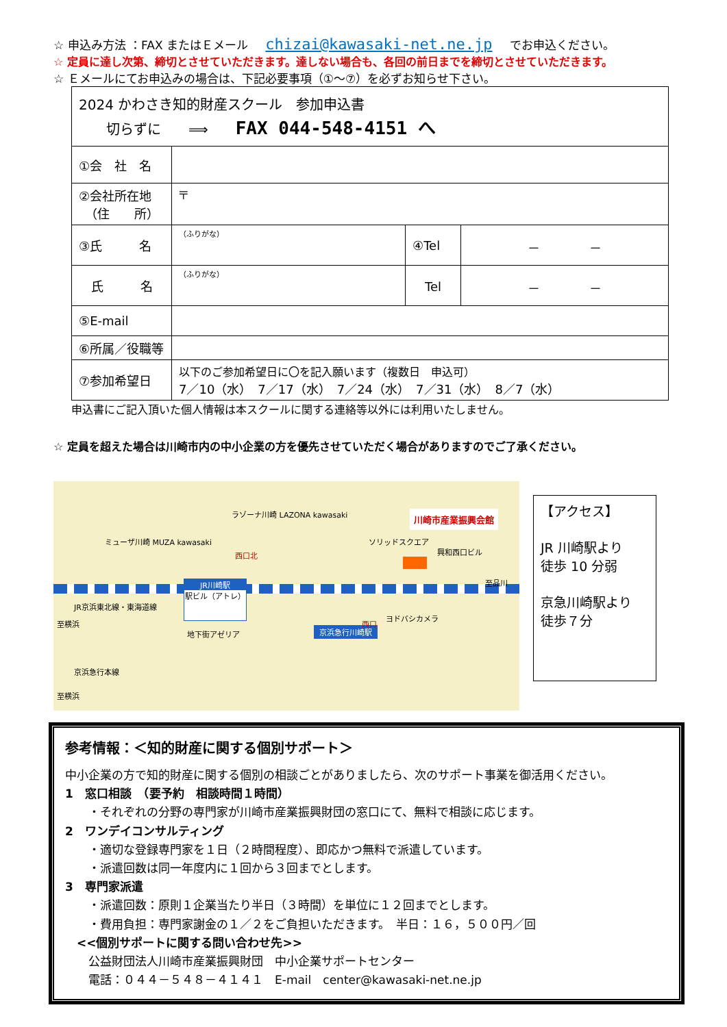☆ 申込み方法 ：FAX またはＥメール chizai@kawasaki-net.ne.jp でお申込ください。
☆ 定員に達し次第、締切とさせていただきます。達しない場合も、各回の前日までを締切とさせていただきます。
☆ Ｅメールにてお申込みの場合は、下記必要事項（①～⑦）を必ずお知らせ下さい。
| 2024 かわさき知的財産スクール 参加申込書 切らずに ⟹ FAX 044-548-4151 へ | | | |
| ①会 社 名 | | | |
| ②会社所在地 （住 所） | 〒 | | |
| ③氏 名 | （ふりがな） | ④Tel | － － |
| 氏 名 | （ふりがな） | Tel | － － |
| ⑤E-mail | | | |
| ⑥所属／役職等 | | | |
| ⑦参加希望日 | 以下のご参加希望日に〇を記入願います（複数日 申込可） 7／10（水） 7／17（水） 7／24（水） 7／31（水） 8／7（水） | | |
申込書にご記入頂いた個人情報は本スクールに関する連絡等以外には利用いたしません。
☆ 定員を超えた場合は川崎市内の中小企業の方を優先させていただく場合がありますのでご了承ください。
JR川崎駅
駅ビル（アトレ）
川崎市産業振興会館
京浜急行川崎駅
ラゾーナ川崎 LAZONA kawasaki
ミューザ川崎 MUZA kawasaki
西口北
JR京浜東北線・東海道線
京浜急行本線
至横浜
至横浜
地下街アゼリア
西口
ヨドバシカメラ
ソリッドスクエア
興和西口ビル
至品川
【アクセス】
JR 川崎駅より
徒歩 10 分弱
京急川崎駅より
徒歩７分
参考情報：＜知的財産に関する個別サポート＞
中小企業の方で知的財産に関する個別の相談ごとがありましたら、次のサポート事業を御活用ください。
1　窓口相談　（要予約　相談時間１時間）
　　・それぞれの分野の専門家が川崎市産業振興財団の窓口にて、無料で相談に応じます。
2　ワンデイコンサルティング
　　・適切な登録専門家を１日（２時間程度）、即応かつ無料で派遣しています。
　　・派遣回数は同一年度内に１回から３回までとします。
3　専門家派遣
　　・派遣回数：原則１企業当たり半日（３時間）を単位に１２回までとします。
　　・費用負担：専門家謝金の１／２をご負担いただきます。　半日：１６，５００円／回
　<<個別サポートに関する問い合わせ先>>
　　公益財団法人川崎市産業振興財団　中小企業サポートセンター
　　電話：０４４－５４８－４１４１　E-mail　center@kawasaki-net.ne.jp